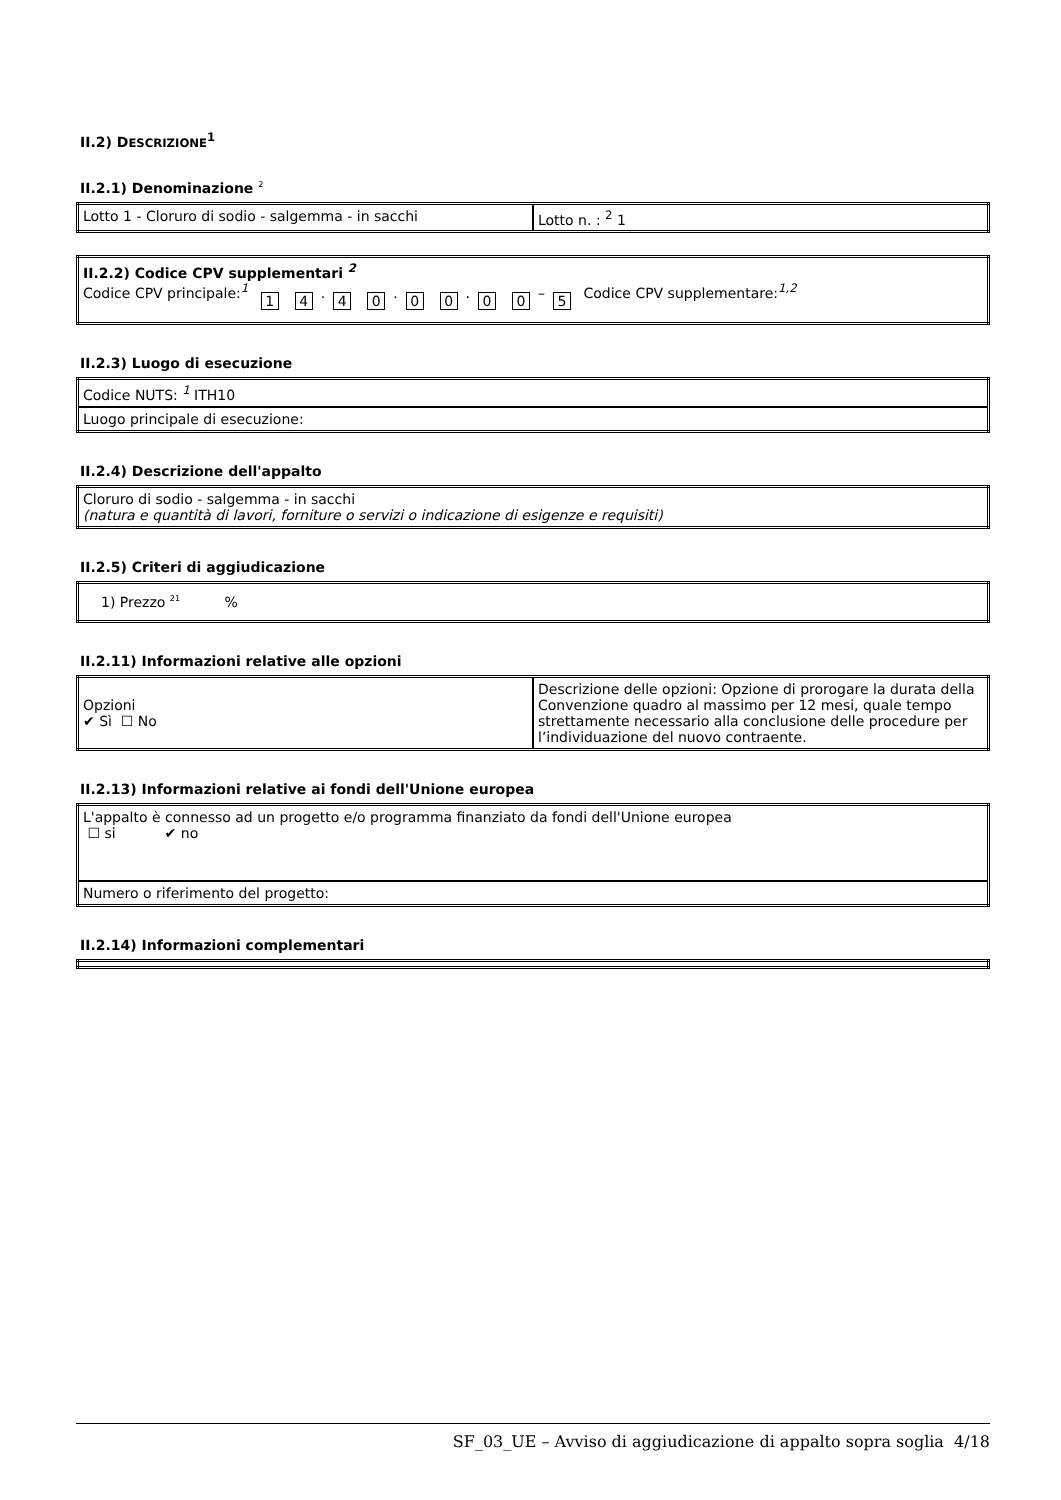II.2) DESCRIZIONE<sup>1</sup>
II.2.1) Denominazione <sup>2</sup>
| Lotto 1 - Cloruro di sodio - salgemma - in sacchi | Lotto n. : <sup>2</sup> 1 |
| II.2.2) Codice CPV supplementari <sup>2</sup> Codice CPV principale:<sup>1</sup> 1 4 . 4 0 . 0 0 . 0 0 – 5 Codice CPV supplementare:<sup>1,2</sup> |
II.2.3) Luogo di esecuzione
| Codice NUTS: <sup>1</sup> ITH10 |
| Luogo principale di esecuzione: |
II.2.4) Descrizione dell'appalto
| Cloruro di sodio - salgemma - in sacchi (natura e quantità di lavori, forniture o servizi o indicazione di esigenze e requisiti) |
II.2.5) Criteri di aggiudicazione
| 1) Prezzo <sup>21</sup> % |
II.2.11) Informazioni relative alle opzioni
| Opzioni ✔ Sì ☐ No | Descrizione delle opzioni: Opzione di prorogare la durata della Convenzione quadro al massimo per 12 mesi, quale tempo strettamente necessario alla conclusione delle procedure per l’individuazione del nuovo contraente. |
II.2.13) Informazioni relative ai fondi dell'Unione europea
| L'appalto è connesso ad un progetto e/o programma finanziato da fondi dell'Unione europea ☐ si ✔ no |
| Numero o riferimento del progetto: |
II.2.14) Informazioni complementari
SF_03_UE – Avviso di aggiudicazione di appalto sopra soglia 4/18